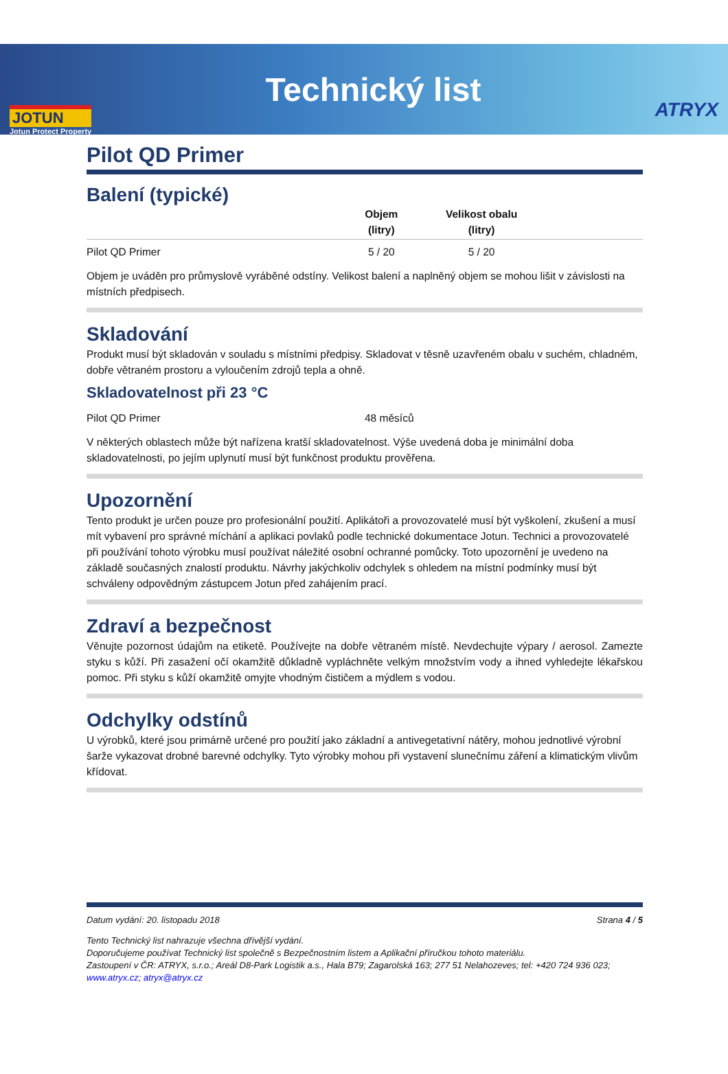JOTUN
Jotun Protect Property
Technický list
ATRYX
Pilot QD Primer
Balení (typické)
| | Objem (litry) | Velikost obalu (litry) | |
| --- | --- | --- | --- |
| Pilot QD Primer | 5 / 20 | 5 / 20 | |
Objem je uváděn pro průmyslově vyráběné odstíny. Velikost balení a naplněný objem se mohou lišit v závislosti na místních předpisech.
Skladování
Produkt musí být skladován v souladu s místními předpisy. Skladovat v těsně uzavřeném obalu v suchém, chladném, dobře větraném prostoru a vyloučením zdrojů tepla a ohně.
Skladovatelnost při 23 °C
| Pilot QD Primer | 48 měsíců |
V některých oblastech může být nařízena kratší skladovatelnost. Výše uvedená doba je minimální doba skladovatelnosti, po jejím uplynutí musí být funkčnost produktu prověřena.
Upozornění
Tento produkt je určen pouze pro profesionální použití. Aplikátoři a provozovatelé musí být vyškolení, zkušení a musí mít vybavení pro správné míchání a aplikaci povlaků podle technické dokumentace Jotun. Technici a provozovatelé při používání tohoto výrobku musí používat náležité osobní ochranné pomůcky. Toto upozornění je uvedeno na základě současných znalostí produktu. Návrhy jakýchkoliv odchylek s ohledem na místní podmínky musí být schváleny odpovědným zástupcem Jotun před zahájením prací.
Zdraví a bezpečnost
Věnujte pozornost údajům na etiketě. Používejte na dobře větraném místě. Nevdechujte výpary / aerosol. Zamezte styku s kůží. Při zasažení očí okamžitě důkladně vypláchněte velkým množstvím vody a ihned vyhledejte lékařskou pomoc. Při styku s kůží okamžitě omyjte vhodným čističem a mýdlem s vodou.
Odchylky odstínů
U výrobků, které jsou primárně určené pro použití jako základní a antivegetativní nátěry, mohou jednotlivé výrobní šarže vykazovat drobné barevné odchylky. Tyto výrobky mohou při vystavení slunečnímu záření a klimatickým vlivům křídovat.
Datum vydání: 20. listopadu 2018 Strana 4 / 5
Tento Technický list nahrazuje všechna dřívější vydání.
Doporučujeme používat Technický list společně s Bezpečnostním listem a Aplikační příručkou tohoto materiálu.
Zastoupení v ČR: ATRYX, s.r.o.; Areál D8-Park Logistik a.s., Hala B79; Zagarolská 163; 277 51 Nelahozeves; tel: +420 724 936 023;
www.atryx.cz; atryx@atryx.cz